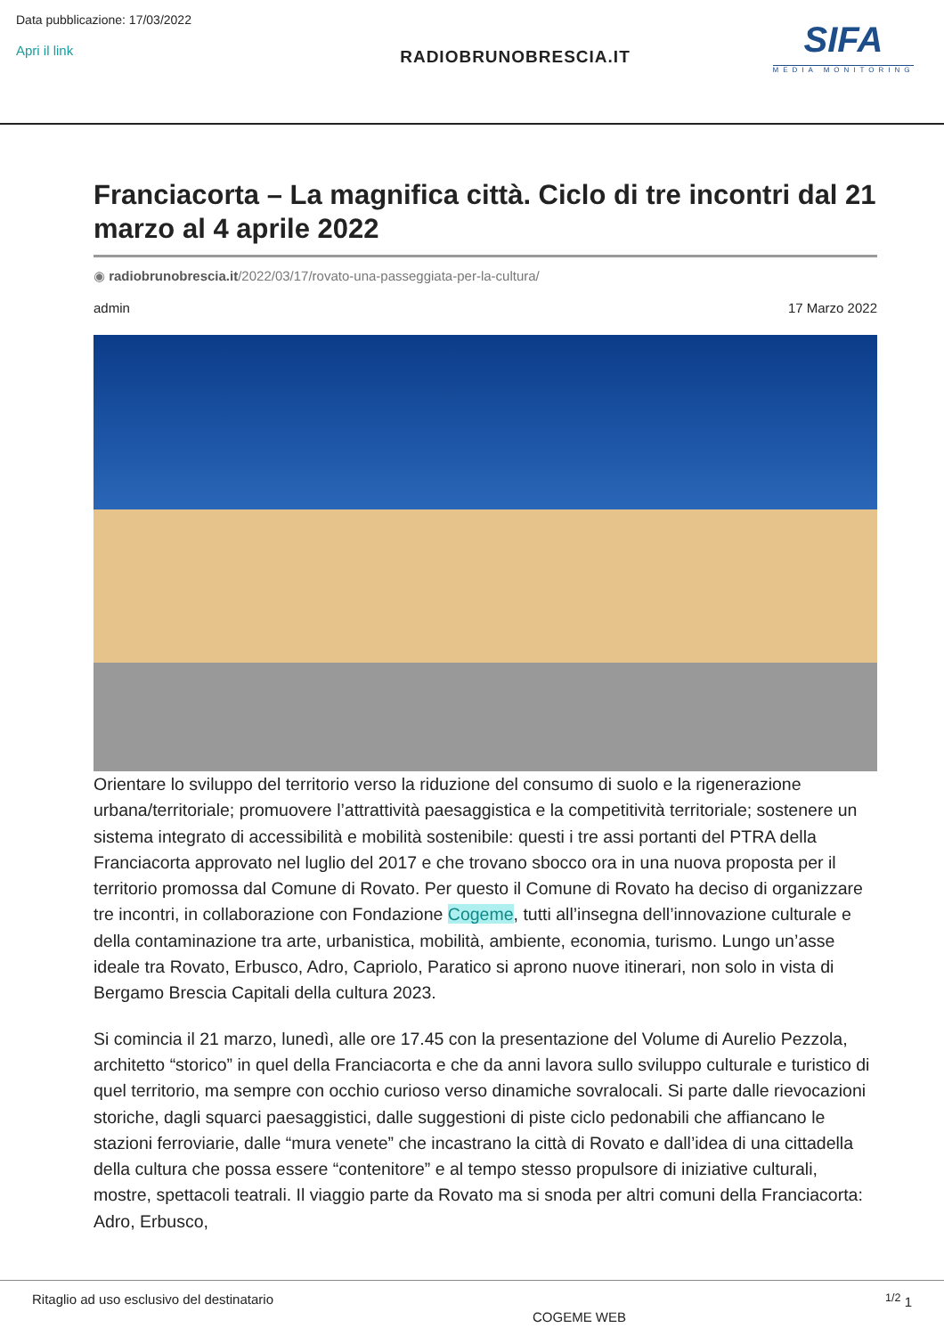Data pubblicazione: 17/03/2022
Apri il link
RADIOBRUNOBRESCIA.IT
SIFA
MEDIA MONITORING
Franciacorta – La magnifica città. Ciclo di tre incontri dal 21 marzo al 4 aprile 2022
◉ radiobrunobrescia.it/2022/03/17/rovato-una-passeggiata-per-la-cultura/
admin 17 Marzo 2022
Orientare lo sviluppo del territorio verso la riduzione del consumo di suolo e la rigenerazione urbana/territoriale; promuovere l’attrattività paesaggistica e la competitività territoriale; sostenere un sistema integrato di accessibilità e mobilità sostenibile: questi i tre assi portanti del PTRA della Franciacorta approvato nel luglio del 2017 e che trovano sbocco ora in una nuova proposta per il territorio promossa dal Comune di Rovato. Per questo il Comune di Rovato ha deciso di organizzare tre incontri, in collaborazione con Fondazione Cogeme, tutti all’insegna dell’innovazione culturale e della contaminazione tra arte, urbanistica, mobilità, ambiente, economia, turismo. Lungo un’asse ideale tra Rovato, Erbusco, Adro, Capriolo, Paratico si aprono nuove itinerari, non solo in vista di Bergamo Brescia Capitali della cultura 2023.
Si comincia il 21 marzo, lunedì, alle ore 17.45 con la presentazione del Volume di Aurelio Pezzola, architetto “storico” in quel della Franciacorta e che da anni lavora sullo sviluppo culturale e turistico di quel territorio, ma sempre con occhio curioso verso dinamiche sovralocali. Si parte dalle rievocazioni storiche, dagli squarci paesaggistici, dalle suggestioni di piste ciclo pedonabili che affiancano le stazioni ferroviarie, dalle “mura venete” che incastrano la città di Rovato e dall’idea di una cittadella della cultura che possa essere “contenitore” e al tempo stesso propulsore di iniziative culturali, mostre, spettacoli teatrali. Il viaggio parte da Rovato ma si snoda per altri comuni della Franciacorta: Adro, Erbusco,
Ritaglio ad uso esclusivo del destinatario COGEME WEB <sup>1/2</sup> 1